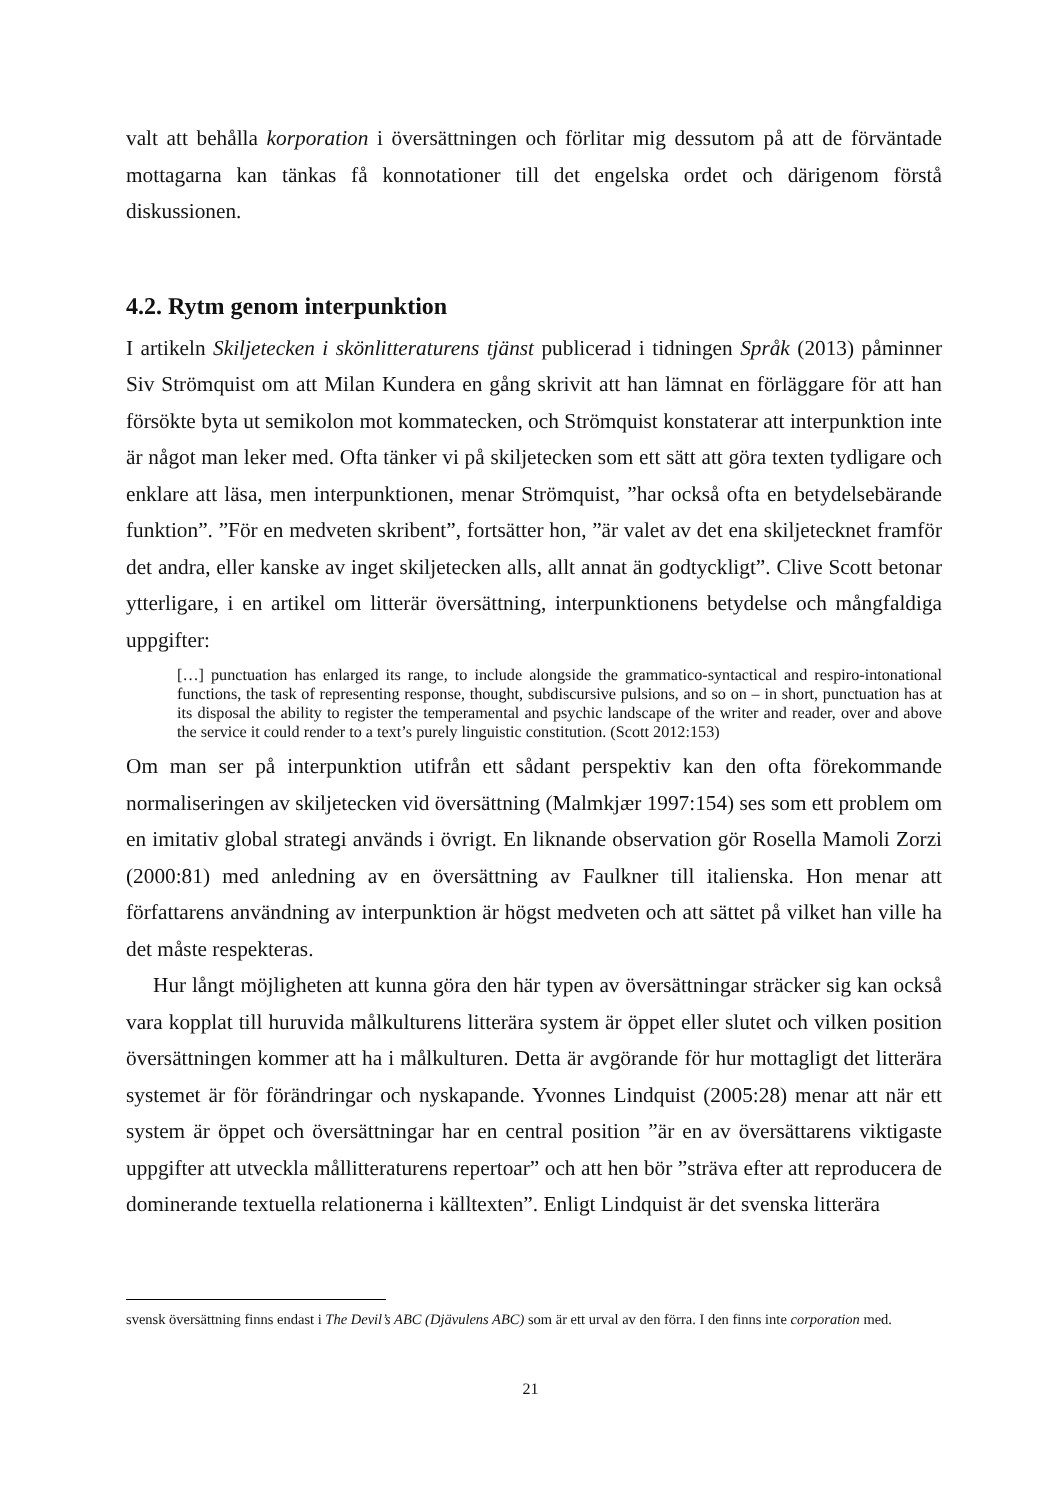valt att behålla korporation i översättningen och förlitar mig dessutom på att de förväntade mottagarna kan tänkas få konnotationer till det engelska ordet och därigenom förstå diskussionen.
4.2. Rytm genom interpunktion
I artikeln Skiljetecken i skönlitteraturens tjänst publicerad i tidningen Språk (2013) påminner Siv Strömquist om att Milan Kundera en gång skrivit att han lämnat en förläggare för att han försökte byta ut semikolon mot kommatecken, och Strömquist konstaterar att interpunktion inte är något man leker med. Ofta tänker vi på skiljetecken som ett sätt att göra texten tydligare och enklare att läsa, men interpunktionen, menar Strömquist, ”har också ofta en betydelsebärande funktion”. ”För en medveten skribent”, fortsätter hon, ”är valet av det ena skiljetecknet framför det andra, eller kanske av inget skiljetecken alls, allt annat än godtyckligt”. Clive Scott betonar ytterligare, i en artikel om litterär översättning, interpunktionens betydelse och mångfaldiga uppgifter:
[…] punctuation has enlarged its range, to include alongside the grammatico-syntactical and respiro-intonational functions, the task of representing response, thought, subdiscursive pulsions, and so on – in short, punctuation has at its disposal the ability to register the temperamental and psychic landscape of the writer and reader, over and above the service it could render to a text’s purely linguistic constitution. (Scott 2012:153)
Om man ser på interpunktion utifrån ett sådant perspektiv kan den ofta förekommande normaliseringen av skiljetecken vid översättning (Malmkjær 1997:154) ses som ett problem om en imitativ global strategi används i övrigt. En liknande observation gör Rosella Mamoli Zorzi (2000:81) med anledning av en översättning av Faulkner till italienska. Hon menar att författarens användning av interpunktion är högst medveten och att sättet på vilket han ville ha det måste respekteras.
Hur långt möjligheten att kunna göra den här typen av översättningar sträcker sig kan också vara kopplat till huruvida målkulturens litterära system är öppet eller slutet och vilken position översättningen kommer att ha i målkulturen. Detta är avgörande för hur mottagligt det litterära systemet är för förändringar och nyskapande. Yvonnes Lindquist (2005:28) menar att när ett system är öppet och översättningar har en central position ”är en av översättarens viktigaste uppgifter att utveckla mållitteraturens repertoar” och att hen bör ”sträva efter att reproducera de dominerande textuella relationerna i källtexten”. Enligt Lindquist är det svenska litterära
svensk översättning finns endast i The Devil’s ABC (Djävulens ABC) som är ett urval av den förra. I den finns inte corporation med.
21